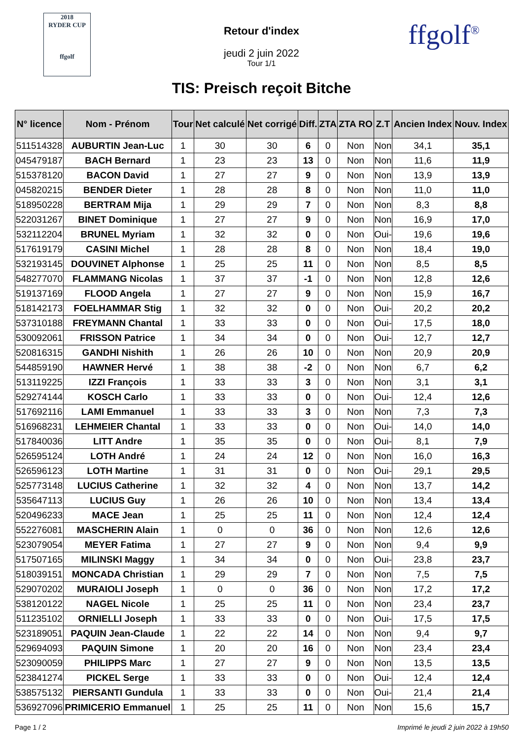2018
RYDER CUP
ffgolf
Retour d'index
jeudi 2 juin 2022
Tour 1/1
TIS: Preisch reçoit Bitche
ffgolf<sup>®</sup>
| N° licence | Nom - Prénom | Tour | Net calculé | Net corrigé | Diff. | ZTA | ZTA RO | Z.T | Ancien Index | Nouv. Index |
| --- | --- | --- | --- | --- | --- | --- | --- | --- | --- | --- |
| 511514328 | AUBURTIN Jean-Luc | 1 | 30 | 30 | 6 | 0 | Non | Non | 34,1 | 35,1 |
| 045479187 | BACH Bernard | 1 | 23 | 23 | 13 | 0 | Non | Non | 11,6 | 11,9 |
| 515378120 | BACON David | 1 | 27 | 27 | 9 | 0 | Non | Non | 13,9 | 13,9 |
| 045820215 | BENDER Dieter | 1 | 28 | 28 | 8 | 0 | Non | Non | 11,0 | 11,0 |
| 518950228 | BERTRAM Mija | 1 | 29 | 29 | 7 | 0 | Non | Non | 8,3 | 8,8 |
| 522031267 | BINET Dominique | 1 | 27 | 27 | 9 | 0 | Non | Non | 16,9 | 17,0 |
| 532112204 | BRUNEL Myriam | 1 | 32 | 32 | 0 | 0 | Non | Oui- | 19,6 | 19,6 |
| 517619179 | CASINI Michel | 1 | 28 | 28 | 8 | 0 | Non | Non | 18,4 | 19,0 |
| 532193145 | DOUVINET Alphonse | 1 | 25 | 25 | 11 | 0 | Non | Non | 8,5 | 8,5 |
| 548277070 | FLAMMANG Nicolas | 1 | 37 | 37 | -1 | 0 | Non | Non | 12,8 | 12,6 |
| 519137169 | FLOOD Angela | 1 | 27 | 27 | 9 | 0 | Non | Non | 15,9 | 16,7 |
| 518142173 | FOELHAMMAR Stig | 1 | 32 | 32 | 0 | 0 | Non | Oui- | 20,2 | 20,2 |
| 537310188 | FREYMANN Chantal | 1 | 33 | 33 | 0 | 0 | Non | Oui- | 17,5 | 18,0 |
| 530092061 | FRISSON Patrice | 1 | 34 | 34 | 0 | 0 | Non | Oui- | 12,7 | 12,7 |
| 520816315 | GANDHI Nishith | 1 | 26 | 26 | 10 | 0 | Non | Non | 20,9 | 20,9 |
| 544859190 | HAWNER Hervé | 1 | 38 | 38 | -2 | 0 | Non | Non | 6,7 | 6,2 |
| 513119225 | IZZI François | 1 | 33 | 33 | 3 | 0 | Non | Non | 3,1 | 3,1 |
| 529274144 | KOSCH Carlo | 1 | 33 | 33 | 0 | 0 | Non | Oui- | 12,4 | 12,6 |
| 517692116 | LAMI Emmanuel | 1 | 33 | 33 | 3 | 0 | Non | Non | 7,3 | 7,3 |
| 516968231 | LEHMEIER Chantal | 1 | 33 | 33 | 0 | 0 | Non | Oui- | 14,0 | 14,0 |
| 517840036 | LITT Andre | 1 | 35 | 35 | 0 | 0 | Non | Oui- | 8,1 | 7,9 |
| 526595124 | LOTH André | 1 | 24 | 24 | 12 | 0 | Non | Non | 16,0 | 16,3 |
| 526596123 | LOTH Martine | 1 | 31 | 31 | 0 | 0 | Non | Oui- | 29,1 | 29,5 |
| 525773148 | LUCIUS Catherine | 1 | 32 | 32 | 4 | 0 | Non | Non | 13,7 | 14,2 |
| 535647113 | LUCIUS Guy | 1 | 26 | 26 | 10 | 0 | Non | Non | 13,4 | 13,4 |
| 520496233 | MACE Jean | 1 | 25 | 25 | 11 | 0 | Non | Non | 12,4 | 12,4 |
| 552276081 | MASCHERIN Alain | 1 | 0 | 0 | 36 | 0 | Non | Non | 12,6 | 12,6 |
| 523079054 | MEYER Fatima | 1 | 27 | 27 | 9 | 0 | Non | Non | 9,4 | 9,9 |
| 517507165 | MILINSKI Maggy | 1 | 34 | 34 | 0 | 0 | Non | Oui- | 23,8 | 23,7 |
| 518039151 | MONCADA Christian | 1 | 29 | 29 | 7 | 0 | Non | Non | 7,5 | 7,5 |
| 529070202 | MURAIOLI Joseph | 1 | 0 | 0 | 36 | 0 | Non | Non | 17,2 | 17,2 |
| 538120122 | NAGEL Nicole | 1 | 25 | 25 | 11 | 0 | Non | Non | 23,4 | 23,7 |
| 511235102 | ORNIELLI Joseph | 1 | 33 | 33 | 0 | 0 | Non | Oui- | 17,5 | 17,5 |
| 523189051 | PAQUIN Jean-Claude | 1 | 22 | 22 | 14 | 0 | Non | Non | 9,4 | 9,7 |
| 529694093 | PAQUIN Simone | 1 | 20 | 20 | 16 | 0 | Non | Non | 23,4 | 23,4 |
| 523090059 | PHILIPPS Marc | 1 | 27 | 27 | 9 | 0 | Non | Non | 13,5 | 13,5 |
| 523841274 | PICKEL Serge | 1 | 33 | 33 | 0 | 0 | Non | Oui- | 12,4 | 12,4 |
| 538575132 | PIERSANTI Gundula | 1 | 33 | 33 | 0 | 0 | Non | Oui- | 21,4 | 21,4 |
| 536927096 | PRIMICERIO Emmanuel | 1 | 25 | 25 | 11 | 0 | Non | Non | 15,6 | 15,7 |
Page 1 / 2 Imprimé le jeudi 2 juin 2022 à 19h50